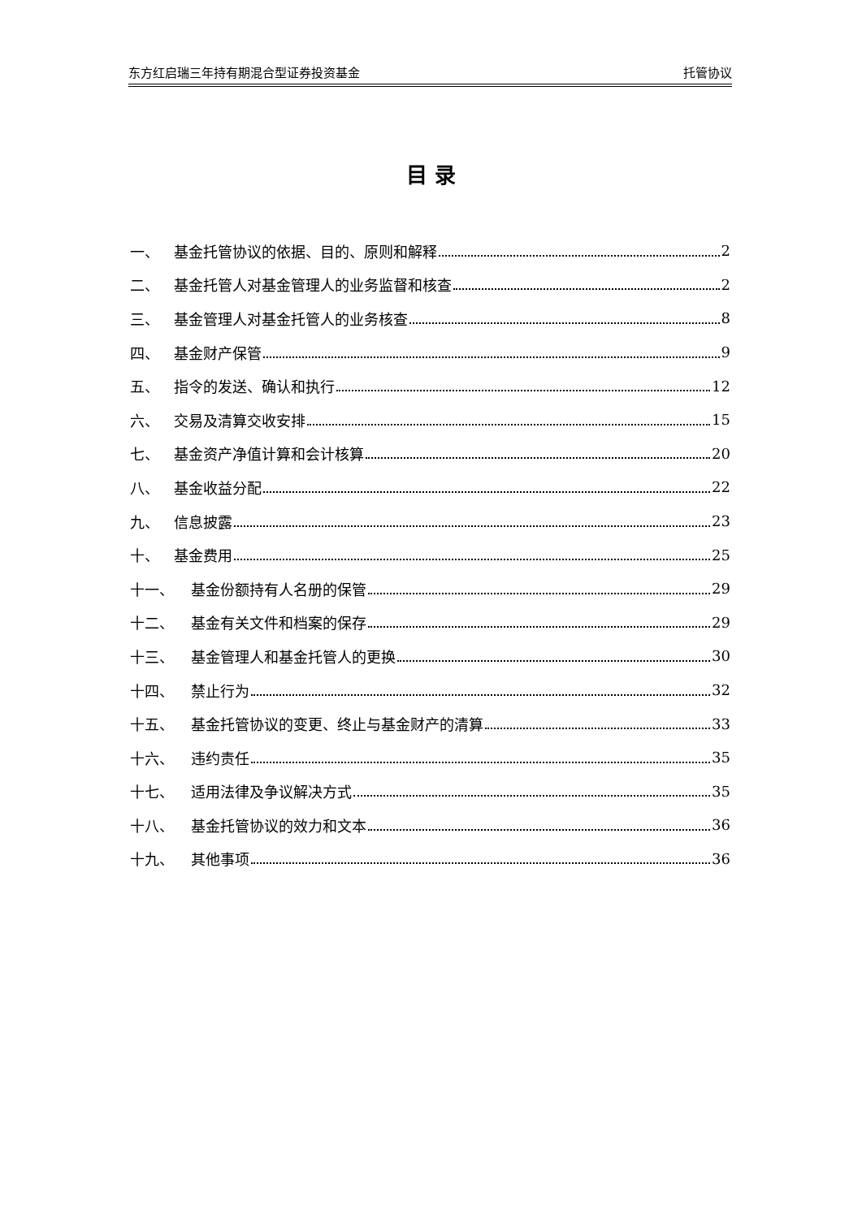东方红启瑞三年持有期混合型证券投资基金 托管协议
目 录
一、 基金托管协议的依据、目的、原则和解释 2
二、 基金托管人对基金管理人的业务监督和核查 2
三、 基金管理人对基金托管人的业务核查 8
四、 基金财产保管 9
五、 指令的发送、确认和执行 12
六、 交易及清算交收安排 15
七、 基金资产净值计算和会计核算 20
八、 基金收益分配 22
九、 信息披露 23
十、 基金费用 25
十一、 基金份额持有人名册的保管 29
十二、 基金有关文件和档案的保存 29
十三、 基金管理人和基金托管人的更换 30
十四、 禁止行为 32
十五、 基金托管协议的变更、终止与基金财产的清算 33
十六、 违约责任 35
十七、 适用法律及争议解决方式 35
十八、 基金托管协议的效力和文本 36
十九、 其他事项 36